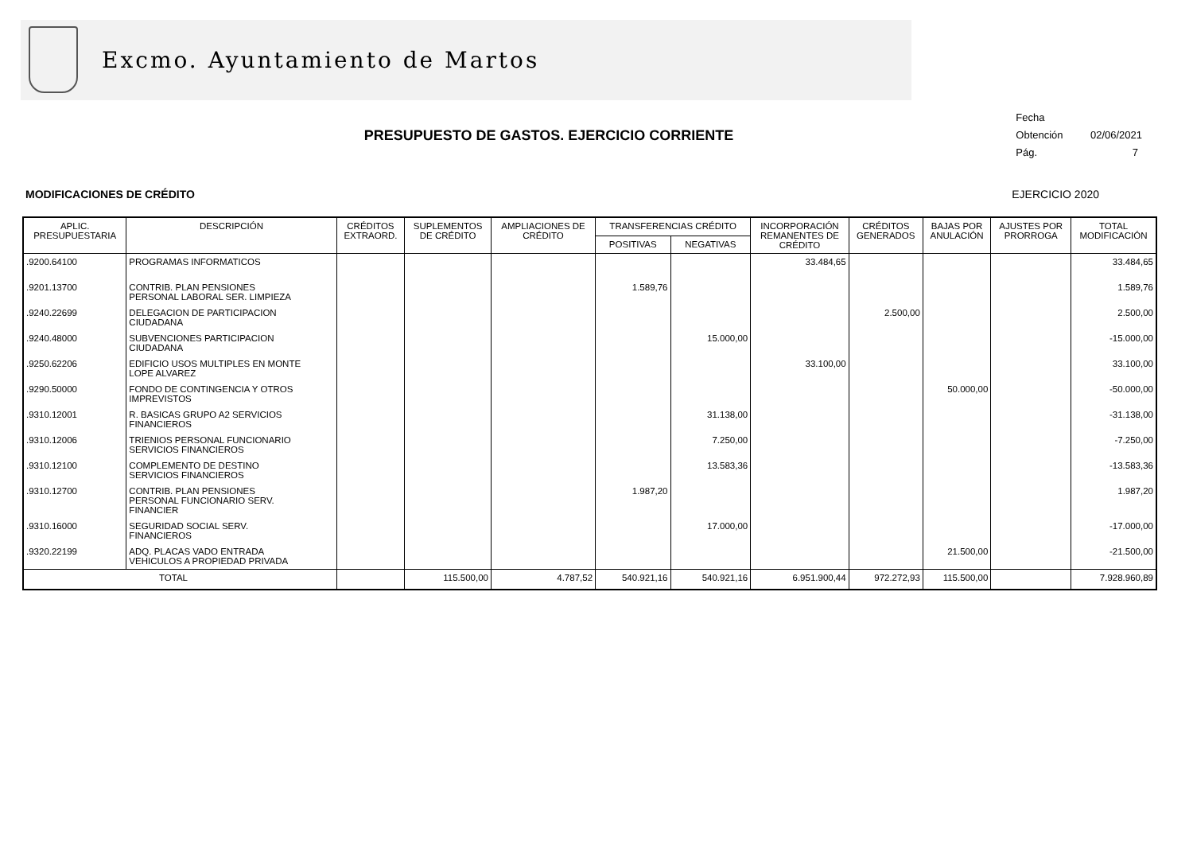Excmo. Ayuntamiento de Martos
Fecha Obtención 02/06/2021
Pág. 7
PRESUPUESTO DE GASTOS. EJERCICIO CORRIENTE
MODIFICACIONES DE CRÉDITO EJERCICIO 2020
| APLIC. PRESUPUESTARIA | DESCRIPCIÓN | CRÉDITOS EXTRAORD. | SUPLEMENTOS DE CRÉDITO | AMPLIACIONES DE CRÉDITO | TRANSFERENCIAS CRÉDITO | | INCORPORACIÓN REMANENTES DE CRÉDITO | CRÉDITOS GENERADOS | BAJAS POR ANULACIÓN | AJUSTES POR PRORROGA | TOTAL MODIFICACIÓN |
| --- | --- | --- | --- | --- | --- | --- | --- | --- | --- | --- | --- |
| | | | | | POSITIVAS | NEGATIVAS | | | | | |
| .9200.64100 | PROGRAMAS INFORMATICOS | | | | | | 33.484,65 | | | | 33.484,65 |
| .9201.13700 | CONTRIB. PLAN PENSIONES PERSONAL LABORAL SER. LIMPIEZA | | | | 1.589,76 | | | | | | 1.589,76 |
| .9240.22699 | DELEGACION DE PARTICIPACION CIUDADANA | | | | | | | 2.500,00 | | | 2.500,00 |
| .9240.48000 | SUBVENCIONES PARTICIPACION CIUDADANA | | | | | 15.000,00 | | | | | -15.000,00 |
| .9250.62206 | EDIFICIO USOS MULTIPLES EN MONTE LOPE ALVAREZ | | | | | | 33.100,00 | | | | 33.100,00 |
| .9290.50000 | FONDO DE CONTINGENCIA Y OTROS IMPREVISTOS | | | | | | | | 50.000,00 | | -50.000,00 |
| .9310.12001 | R. BASICAS GRUPO A2 SERVICIOS FINANCIEROS | | | | | 31.138,00 | | | | | -31.138,00 |
| .9310.12006 | TRIENIOS PERSONAL FUNCIONARIO SERVICIOS FINANCIEROS | | | | | 7.250,00 | | | | | -7.250,00 |
| .9310.12100 | COMPLEMENTO DE DESTINO SERVICIOS FINANCIEROS | | | | | 13.583,36 | | | | | -13.583,36 |
| .9310.12700 | CONTRIB. PLAN PENSIONES PERSONAL FUNCIONARIO SERV. FINANCIER | | | | 1.987,20 | | | | | | 1.987,20 |
| .9310.16000 | SEGURIDAD SOCIAL SERV. FINANCIEROS | | | | | 17.000,00 | | | | | -17.000,00 |
| .9320.22199 | ADQ. PLACAS VADO ENTRADA VEHICULOS A PROPIEDAD PRIVADA | | | | | | | | 21.500,00 | | -21.500,00 |
| TOTAL | | | 115.500,00 | 4.787,52 | 540.921,16 | 540.921,16 | 6.951.900,44 | 972.272,93 | 115.500,00 | | 7.928.960,89 |